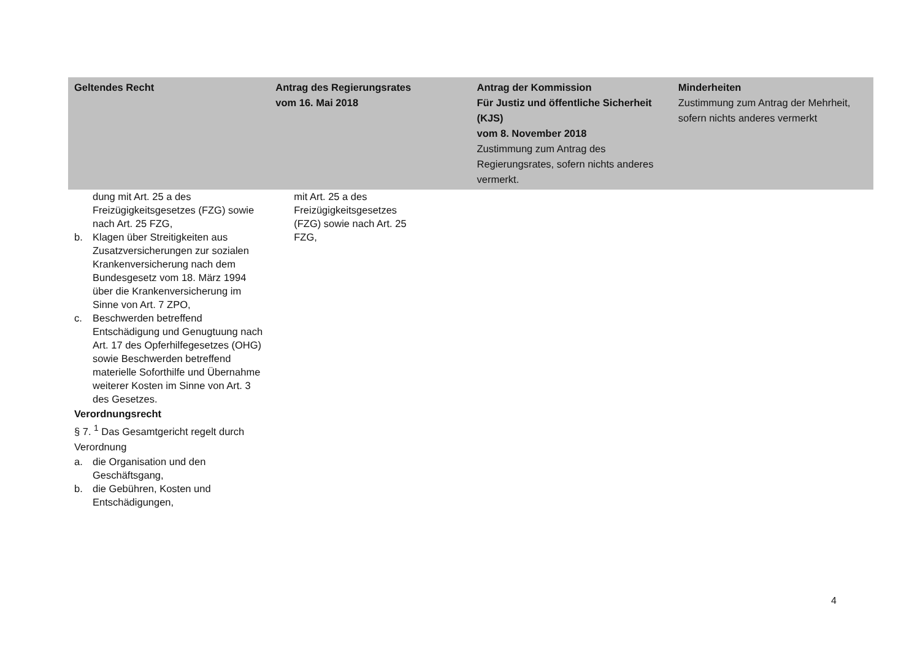| Geltendes Recht | Antrag des Regierungsrates vom 16. Mai 2018 | Antrag der Kommission Für Justiz und öffentliche Sicherheit (KJS) vom 8. November 2018 Zustimmung zum Antrag des Regierungsrates, sofern nichts anderes vermerkt. | Minderheiten Zustimmung zum Antrag der Mehrheit, sofern nichts anderes vermerkt |
| --- | --- | --- | --- |
| dung mit Art. 25 a des Freizügigkeitsgesetzes (FZG) sowie nach Art. 25 FZG, b. Klagen über Streitigkeiten aus Zusatzversicherungen zur sozialen Krankenversicherung nach dem Bundesgesetz vom 18. März 1994 über die Krankenversicherung im Sinne von Art. 7 ZPO, c. Beschwerden betreffend Entschädigung und Genugtuung nach Art. 17 des Opferhilfegesetzes (OHG) sowie Beschwerden betreffend materielle Soforthilfe und Übernahme weiterer Kosten im Sinne von Art. 3 des Gesetzes. Verordnungsrecht § 7. <sup>1</sup> Das Gesamtgericht regelt durch Verordnung a. die Organisation und den Geschäftsgang, b. die Gebühren, Kosten und Entschädigungen, | mit Art. 25 a des Freizügigkeitsgesetzes (FZG) sowie nach Art. 25 FZG, | | |
4